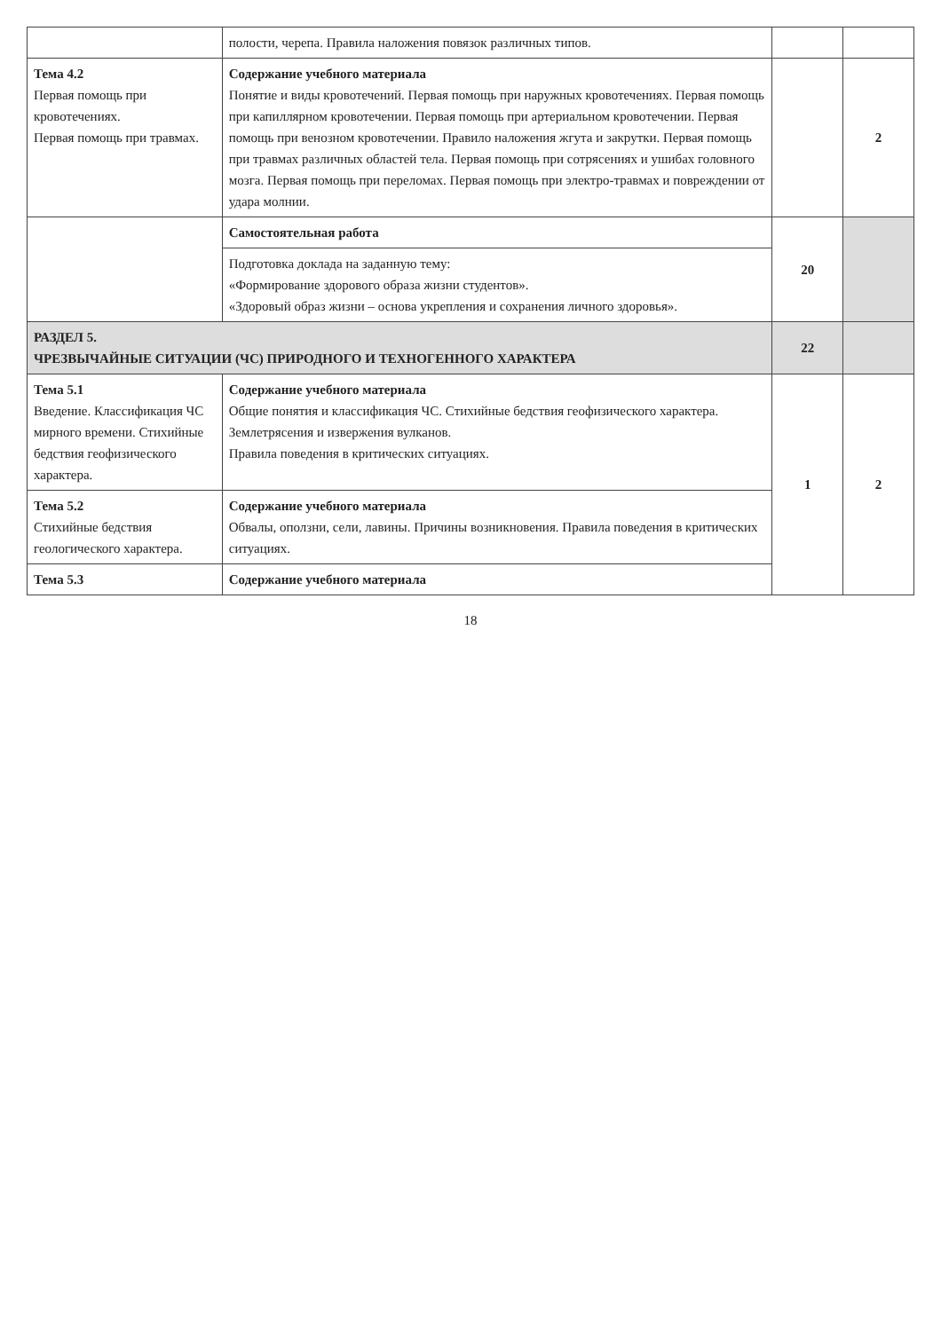| | полости, черепа. Правила наложения повязок различных типов. | | |
| Тема 4.2 Первая помощь при кровотечениях. Первая помощь при травмах. | Содержание учебного материала Понятие и виды кровотечений. Первая помощь при наружных кровотечениях. Первая помощь при капиллярном кровотечении. Первая помощь при артериальном кровотечении. Первая помощь при венозном кровотечении. Правило наложения жгута и закрутки. Первая помощь при травмах различных областей тела. Первая помощь при сотрясениях и ушибах головного мозга. Первая помощь при переломах. Первая помощь при электро-травмах и повреждении от удара молнии. | | 2 |
| | Самостоятельная работа | 20 | |
| | Подготовка доклада на заданную тему: «Формирование здорового образа жизни студентов». «Здоровый образ жизни – основа укрепления и сохранения личного здоровья». | | |
| РАЗДЕЛ 5. ЧРЕЗВЫЧАЙНЫЕ СИТУАЦИИ (ЧС) ПРИРОДНОГО И ТЕХНОГЕННОГО ХАРАКТЕРА | | 22 | |
| Тема 5.1 Введение. Классификация ЧС мирного времени. Стихийные бедствия геофизического характера. | Содержание учебного материала Общие понятия и классификация ЧС. Стихийные бедствия геофизического характера. Землетрясения и извержения вулканов. Правила поведения в критических ситуациях. | 1 | 2 |
| Тема 5.2 Стихийные бедствия геологического характера. | Содержание учебного материала Обвалы, оползни, сели, лавины. Причины возникновения. Правила поведения в критических ситуациях. | | |
| Тема 5.3 | Содержание учебного материала | | |
18